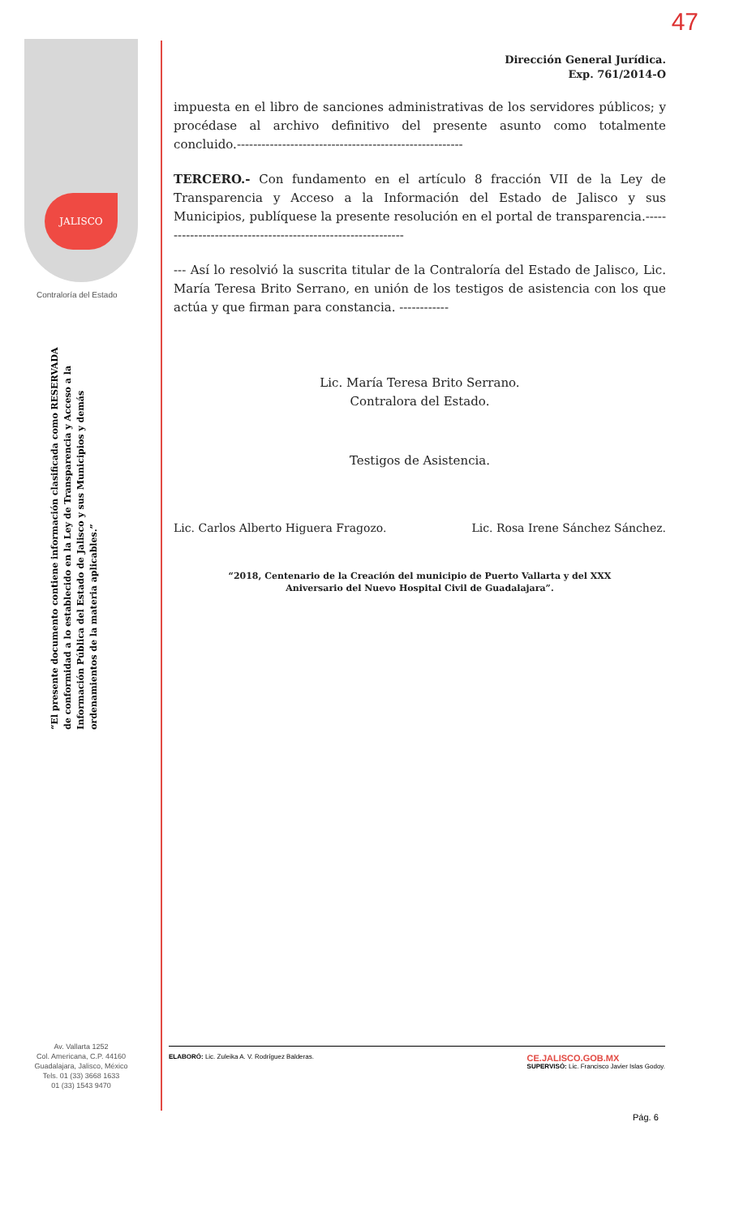47
JALISCO
Contraloría del Estado
“El presente documento contiene información clasificada como RESERVADA de conformidad a lo establecido en la Ley de Transparencia y Acceso a la Información Pública del Estado de Jalisco y sus Municipios y demás ordenamientos de la materia aplicables.”
Av. Vallarta 1252
Col. Americana, C.P. 44160
Guadalajara, Jalisco, México
Tels. 01 (33) 3668 1633
01 (33) 1543 9470
Dirección General Jurídica.
Exp. 761/2014-O
impuesta en el libro de sanciones administrativas de los servidores públicos; y procédase al archivo definitivo del presente asunto como totalmente concluido.-------------------------------------------------------
TERCERO.- Con fundamento en el artículo 8 fracción VII de la Ley de Transparencia y Acceso a la Información del Estado de Jalisco y sus Municipios, publíquese la presente resolución en el portal de transparencia.-------------------------------------------------------------
--- Así lo resolvió la suscrita titular de la Contraloría del Estado de Jalisco, Lic. María Teresa Brito Serrano, en unión de los testigos de asistencia con los que actúa y que firman para constancia. ------------
Lic. María Teresa Brito Serrano.
Contralora del Estado.
Testigos de Asistencia.
Lic. Carlos Alberto Higuera Fragozo. Lic. Rosa Irene Sánchez Sánchez.
“2018, Centenario de la Creación del municipio de Puerto Vallarta y del XXX
Aniversario del Nuevo Hospital Civil de Guadalajara”.
ELABORÓ: Lic. Zuleika A. V. Rodríguez Balderas. CE.JALISCO.GOB.MX
SUPERVISÓ: Lic. Francisco Javier Islas Godoy.
Pág. 6